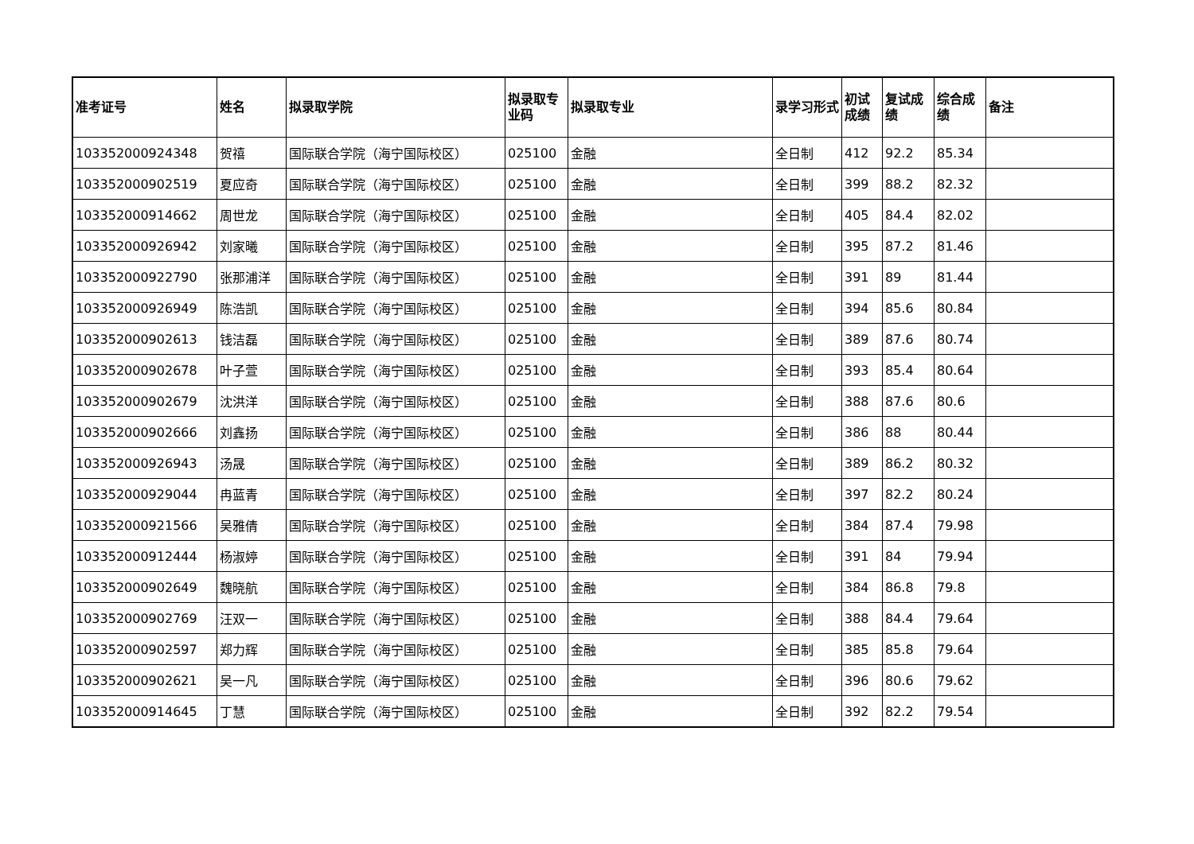| 准考证号 | 姓名 | 拟录取学院 | 拟录取专业码 | 拟录取专业 | 录学习形式 | 初试成绩 | 复试成绩 | 综合成绩 | 备注 |
| --- | --- | --- | --- | --- | --- | --- | --- | --- | --- |
| 103352000924348 | 贺禧 | 国际联合学院（海宁国际校区） | 025100 | 金融 | 全日制 | 412 | 92.2 | 85.34 | |
| 103352000902519 | 夏应奇 | 国际联合学院（海宁国际校区） | 025100 | 金融 | 全日制 | 399 | 88.2 | 82.32 | |
| 103352000914662 | 周世龙 | 国际联合学院（海宁国际校区） | 025100 | 金融 | 全日制 | 405 | 84.4 | 82.02 | |
| 103352000926942 | 刘家曦 | 国际联合学院（海宁国际校区） | 025100 | 金融 | 全日制 | 395 | 87.2 | 81.46 | |
| 103352000922790 | 张那浦洋 | 国际联合学院（海宁国际校区） | 025100 | 金融 | 全日制 | 391 | 89 | 81.44 | |
| 103352000926949 | 陈浩凯 | 国际联合学院（海宁国际校区） | 025100 | 金融 | 全日制 | 394 | 85.6 | 80.84 | |
| 103352000902613 | 钱洁磊 | 国际联合学院（海宁国际校区） | 025100 | 金融 | 全日制 | 389 | 87.6 | 80.74 | |
| 103352000902678 | 叶子萱 | 国际联合学院（海宁国际校区） | 025100 | 金融 | 全日制 | 393 | 85.4 | 80.64 | |
| 103352000902679 | 沈洪洋 | 国际联合学院（海宁国际校区） | 025100 | 金融 | 全日制 | 388 | 87.6 | 80.6 | |
| 103352000902666 | 刘鑫扬 | 国际联合学院（海宁国际校区） | 025100 | 金融 | 全日制 | 386 | 88 | 80.44 | |
| 103352000926943 | 汤晟 | 国际联合学院（海宁国际校区） | 025100 | 金融 | 全日制 | 389 | 86.2 | 80.32 | |
| 103352000929044 | 冉蓝青 | 国际联合学院（海宁国际校区） | 025100 | 金融 | 全日制 | 397 | 82.2 | 80.24 | |
| 103352000921566 | 吴雅倩 | 国际联合学院（海宁国际校区） | 025100 | 金融 | 全日制 | 384 | 87.4 | 79.98 | |
| 103352000912444 | 杨淑婷 | 国际联合学院（海宁国际校区） | 025100 | 金融 | 全日制 | 391 | 84 | 79.94 | |
| 103352000902649 | 魏晓航 | 国际联合学院（海宁国际校区） | 025100 | 金融 | 全日制 | 384 | 86.8 | 79.8 | |
| 103352000902769 | 汪双一 | 国际联合学院（海宁国际校区） | 025100 | 金融 | 全日制 | 388 | 84.4 | 79.64 | |
| 103352000902597 | 郑力辉 | 国际联合学院（海宁国际校区） | 025100 | 金融 | 全日制 | 385 | 85.8 | 79.64 | |
| 103352000902621 | 吴一凡 | 国际联合学院（海宁国际校区） | 025100 | 金融 | 全日制 | 396 | 80.6 | 79.62 | |
| 103352000914645 | 丁慧 | 国际联合学院（海宁国际校区） | 025100 | 金融 | 全日制 | 392 | 82.2 | 79.54 | |